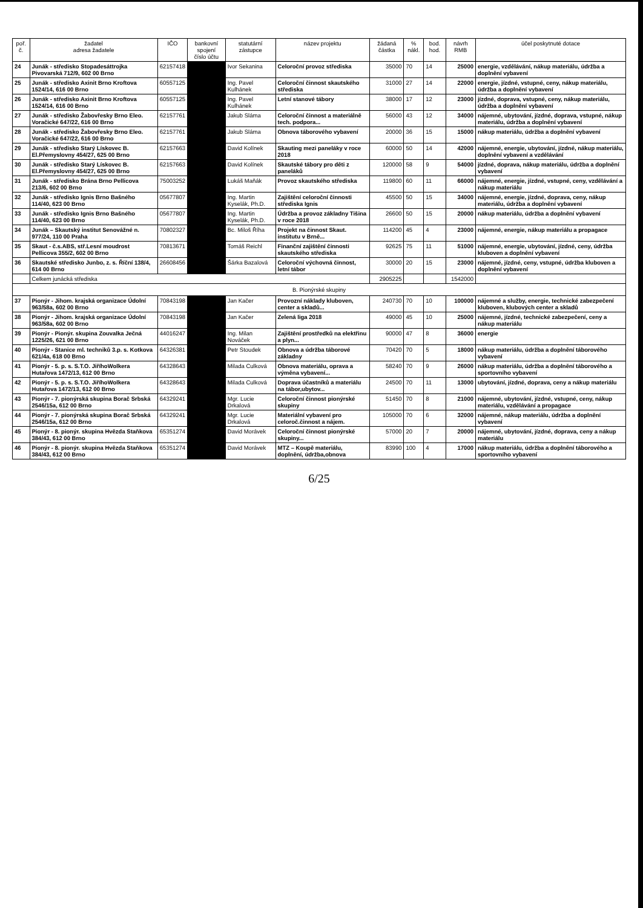| poř. č. | žadatel adresa žadatele | IČO | bankovní spojení číslo účtu | statutární zástupce | název projektu | žádaná částka | % nákl. | bod. hod. | návrh RMB | účel poskytnuté dotace |
| --- | --- | --- | --- | --- | --- | --- | --- | --- | --- | --- |
| 24 | Junák - středisko Stopadesáttrojka Pivovarská 712/9, 602 00 Brno | 62157418 | | Ivor Sekanina | Celoroční provoz střediska | 35000 | 70 | 14 | 25000 | energie, vzdělávání, nákup materiálu, údržba a doplnění vybavení |
| 25 | Junák - středisko Axinit Brno Kroftova 1524/14, 616 00 Brno | 60557125 | | Ing. Pavel Kulhánek | Celoroční činnost skautského střediska | 31000 | 27 | 14 | 22000 | energie, jízdné, vstupné, ceny, nákup materiálu, údržba a doplnění vybavení |
| 26 | Junák - středisko Axinit Brno Kroftova 1524/14, 616 00 Brno | 60557125 | | Ing. Pavel Kulhánek | Letní stanové tábory | 38000 | 17 | 12 | 23000 | jízdné, doprava, vstupné, ceny, nákup materiálu, údržba a doplnění vybavení |
| 27 | Junák - středisko Žabovřesky Brno Eleo. Voračické 647/22, 616 00 Brno | 62157761 | | Jakub Sláma | Celoroční činnost a materiálně tech. podpora... | 56000 | 43 | 12 | 34000 | nájemné, ubytování, jízdné, doprava, vstupné, nákup materiálu, údržba a doplnění vybavení |
| 28 | Junák - středisko Žabovřesky Brno Eleo. Voračické 647/22, 616 00 Brno | 62157761 | | Jakub Sláma | Obnova táborového vybavení | 20000 | 36 | 15 | 15000 | nákup materiálu, údržba a doplnění vybavení |
| 29 | Junák - středisko Starý Lískovec B. El.Přemyslovny 454/27, 625 00 Brno | 62157663 | | David Kolínek | Skauting mezi paneláky v roce 2018 | 60000 | 50 | 14 | 42000 | nájemné, energie, ubytování, jízdné, nákup materiálu, doplnění vybavení a vzdělávání |
| 30 | Junák - středisko Starý Lískovec B. El.Přemyslovny 454/27, 625 00 Brno | 62157663 | | David Kolínek | Skautské tábory pro děti z paneláků | 120000 | 58 | 9 | 54000 | jízdné, doprava, nákup materiálu, údržba a doplnění vybavení |
| 31 | Junák - středisko Brána Brno Pellicova 213/6, 602 00 Brno | 75003252 | | Lukáš Maňák | Provoz skautského střediska | 119800 | 60 | 11 | 66000 | nájemné, energie, jízdné, vstupné, ceny, vzdělávání a nákup materiálu |
| 32 | Junák - středisko Ignis Brno Bašného 114/40, 623 00 Brno | 05677807 | | Ing. Martin Kyselák, Ph.D. | Zajištění celoroční činnosti střediska Ignis | 45500 | 50 | 15 | 34000 | nájemné, energie, jízdné, doprava, ceny, nákup materiálu, údržba a doplnění vybavení |
| 33 | Junák - středisko Ignis Brno Bašného 114/40, 623 00 Brno | 05677807 | | Ing. Martin Kyselák, Ph.D. | Údržba a provoz základny Tišina v roce 2018 | 26600 | 50 | 15 | 20000 | nákup materiálu, údržba a doplnění vybavení |
| 34 | Junák – Skautský institut Senovážné n. 977/24, 110 00 Praha | 70802327 | | Bc. Miloš Říha | Projekt na činnost Skaut. institutu v Brně... | 114200 | 45 | 4 | 23000 | nájemné, energie, nákup materiálu a propagace |
| 35 | Skaut - č.s.ABS, stř.Lesní moudrost Pellicova 355/2, 602 00 Brno | 70813671 | | Tomáš Reichl | Finanční zajištění činnosti skautského střediska | 92625 | 75 | 11 | 51000 | nájemné, energie, ubytování, jízdné, ceny, údržba kluboven a doplnění vybavení |
| 36 | Skautské středisko Junbo, z. s. Říční 138/4, 614 00 Brno | 26608456 | | Šárka Bazalová | Celoroční výchovná činnost, letní tábor | 30000 | 20 | 15 | 23000 | nájemné, jízdné, ceny, vstupné, údržba kluboven a doplnění vybavení |
| | Celkem junácká střediska | | | | | 2905225 | | | 1542000 | |
| B. Pionýrské skupiny | | | | | | | | | | |
| 37 | Pionýr - Jihom. krajská organizace Údolní 963/58a, 602 00 Brno | 70843198 | | Jan Kačer | Provozní náklady kluboven, center a skladů... | 240730 | 70 | 10 | 100000 | nájemné a služby, energie, technické zabezpečení kluboven, klubových center a skladů |
| 38 | Pionýr - Jihom. krajská organizace Údolní 963/58a, 602 00 Brno | 70843198 | | Jan Kačer | Zelená liga 2018 | 49000 | 45 | 10 | 25000 | nájemné, jízdné, technické zabezpečení, ceny a nákup materiálu |
| 39 | Pionýr - Pionýr. skupina Zouvalka Ječná 1225/26, 621 00 Brno | 44016247 | | Ing. Milan Nováček | Zajištění prostředků na elektřinu a plyn... | 90000 | 47 | 8 | 36000 | energie |
| 40 | Pionýr - Stanice ml. techniků 3.p. s. Kotkova 621/4a, 618 00 Brno | 64326381 | | Petr Stoudek | Obnova a údržba táborové základny | 70420 | 70 | 5 | 18000 | nákup materiálu, údržba a doplnění táborového vybavení |
| 41 | Pionýr - 5. p. s. S.T.O. JiříhoWolkera Hutařova 1472/13, 612 00 Brno | 64328643 | | Milada Culková | Obnova materiálu, oprava a výměna vybavení... | 58240 | 70 | 9 | 26000 | nákup materiálu, údržba a doplnění táborového a sportovního vybavení |
| 42 | Pionýr - 5. p. s. S.T.O. JiříhoWolkera Hutařova 1472/13, 612 00 Brno | 64328643 | | Milada Culková | Doprava účastníků a materiálu na tábor,ubytov... | 24500 | 70 | 11 | 13000 | ubytování, jízdné, doprava, ceny a nákup materiálu |
| 43 | Pionýr - 7. pionýrská skupina Borač Srbská 2546/15a, 612 00 Brno | 64329241 | | Mgr. Lucie Drkalová | Celoroční činnost pionýrské skupiny | 51450 | 70 | 8 | 21000 | nájemné, ubytování, jízdné, vstupné, ceny, nákup materiálu, vzdělávání a propagace |
| 44 | Pionýr - 7. pionýrská skupina Borač Srbská 2546/15a, 612 00 Brno | 64329241 | | Mgr. Lucie Drkalová | Materiální vybavení pro celoroč.činnost a nájem. | 105000 | 70 | 6 | 32000 | nájemné, nákup materiálu, údržba a doplnění vybavení |
| 45 | Pionýr - 8. pionýr. skupina Hvězda Staňkova 384/43, 612 00 Brno | 65351274 | | David Morávek | Celoroční činnost pionýrské skupiny... | 57000 | 20 | 7 | 20000 | nájemné, ubytování, jízdné, doprava, ceny a nákup materiálu |
| 46 | Pionýr - 8. pionýr. skupina Hvězda Staňkova 384/43, 612 00 Brno | 65351274 | | David Morávek | MTZ – Koupě materiálu, doplnění, údržba,obnova | 83990 | 100 | 4 | 17000 | nákup materiálu, údržba a doplnění táborového a sportovního vybavení |
6/25